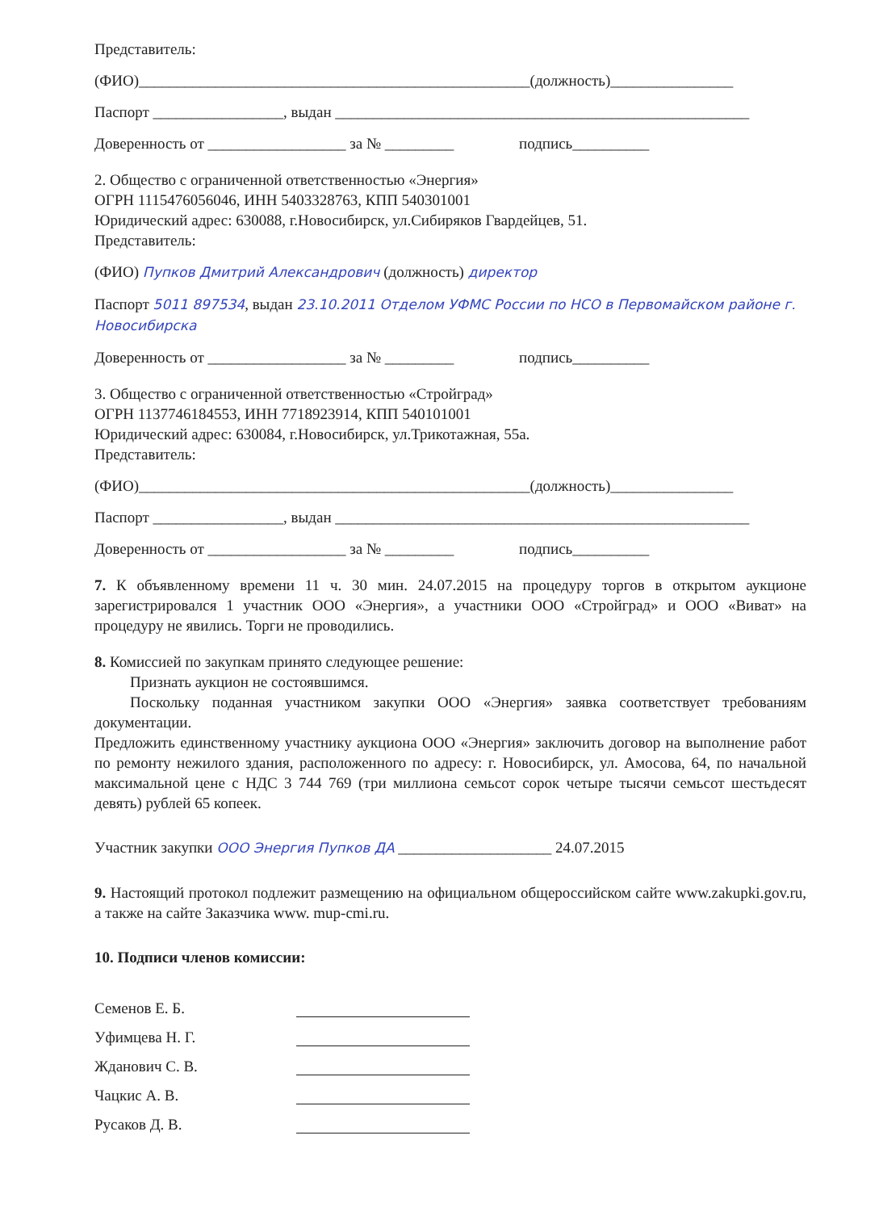Представитель:
(ФИО)___________________________________________________(должность)________________
Паспорт _________________, выдан ______________________________________________________
Доверенность от __________________ за № _________ подпись__________
2. Общество с ограниченной ответственностью «Энергия»
ОГРН 1115476056046, ИНН 5403328763, КПП 540301001
Юридический адрес: 630088, г.Новосибирск, ул.Сибиряков Гвардейцев, 51.
Представитель:
(ФИО) Пупков Дмитрий Александрович (должность) директор
Паспорт 5011 897534, выдан 23.10.2011 Отделом УФМС России по НСО в Первомайском районе г. Новосибирска
Доверенность от __________________ за № _________ подпись__________
3. Общество с ограниченной ответственностью «Стройград»
ОГРН 1137746184553, ИНН 7718923914, КПП 540101001
Юридический адрес: 630084, г.Новосибирск, ул.Трикотажная, 55а.
Представитель:
(ФИО)___________________________________________________(должность)________________
Паспорт _________________, выдан ______________________________________________________
Доверенность от __________________ за № _________ подпись__________
7. К объявленному времени 11 ч. 30 мин. 24.07.2015 на процедуру торгов в открытом аукционе зарегистрировался 1 участник ООО «Энергия», а участники ООО «Стройград» и ООО «Виват» на процедуру не явились. Торги не проводились.
8. Комиссией по закупкам принято следующее решение:
Признать аукцион не состоявшимся.
Поскольку поданная участником закупки ООО «Энергия» заявка соответствует требованиям документации.
Предложить единственному участнику аукциона ООО «Энергия» заключить договор на выполнение работ по ремонту нежилого здания, расположенного по адресу: г. Новосибирск, ул. Амосова, 64, по начальной максимальной цене с НДС 3 744 769 (три миллиона семьсот сорок четыре тысячи семьсот шестьдесят девять) рублей 65 копеек.
Участник закупки ООО Энергия Пупков ДА ____________________ 24.07.2015
9. Настоящий протокол подлежит размещению на официальном общероссийском сайте www.zakupki.gov.ru, а также на сайте Заказчика www. mup-cmi.ru.
10. Подписи членов комиссии:
Семенов Е. Б.
Уфимцева Н. Г.
Жданович С. В.
Чацкис А. В.
Русаков Д. В.